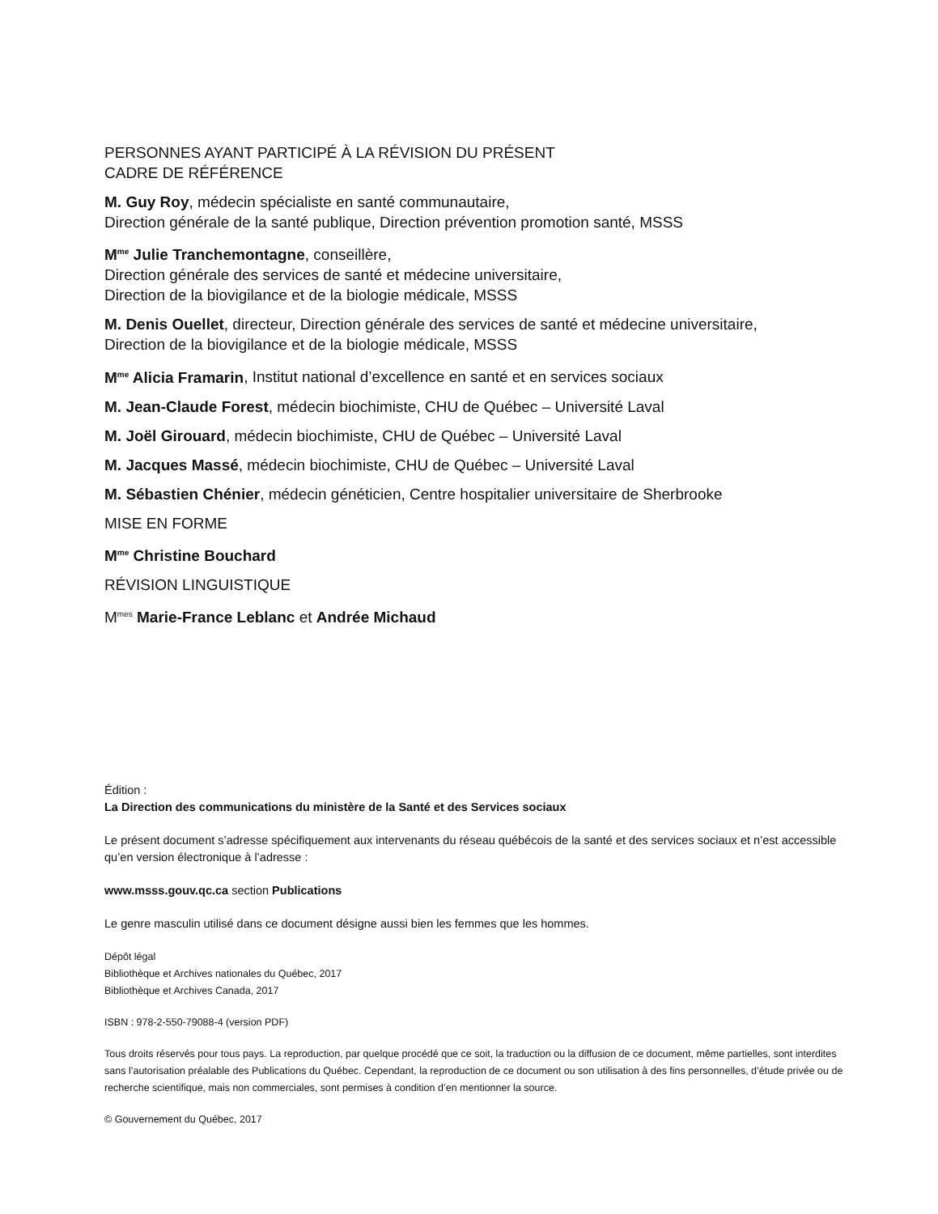PERSONNES AYANT PARTICIPÉ À LA RÉVISION DU PRÉSENT
CADRE DE RÉFÉRENCE
M. Guy Roy, médecin spécialiste en santé communautaire,
Direction générale de la santé publique, Direction prévention promotion santé, MSSS
M<sup>me</sup> Julie Tranchemontagne, conseillère,
Direction générale des services de santé et médecine universitaire,
Direction de la biovigilance et de la biologie médicale, MSSS
M. Denis Ouellet, directeur, Direction générale des services de santé et médecine universitaire,
Direction de la biovigilance et de la biologie médicale, MSSS
M<sup>me</sup> Alicia Framarin, Institut national d’excellence en santé et en services sociaux
M. Jean-Claude Forest, médecin biochimiste, CHU de Québec – Université Laval
M. Joël Girouard, médecin biochimiste, CHU de Québec – Université Laval
M. Jacques Massé, médecin biochimiste, CHU de Québec – Université Laval
M. Sébastien Chénier, médecin généticien, Centre hospitalier universitaire de Sherbrooke
MISE EN FORME
M<sup>me</sup> Christine Bouchard
RÉVISION LINGUISTIQUE
M<sup>mes</sup> Marie-France Leblanc et Andrée Michaud
Édition :
La Direction des communications du ministère de la Santé et des Services sociaux
Le présent document s’adresse spécifiquement aux intervenants du réseau québécois de la santé et des services sociaux et n’est accessible qu’en version électronique à l’adresse :
www.msss.gouv.qc.ca section Publications
Le genre masculin utilisé dans ce document désigne aussi bien les femmes que les hommes.
Dépôt légal
Bibliothèque et Archives nationales du Québec, 2017
Bibliothèque et Archives Canada, 2017
ISBN : 978-2-550-79088-4 (version PDF)
Tous droits réservés pour tous pays. La reproduction, par quelque procédé que ce soit, la traduction ou la diffusion de ce document, même partielles, sont interdites sans l’autorisation préalable des Publications du Québec. Cependant, la reproduction de ce document ou son utilisation à des fins personnelles, d’étude privée ou de recherche scientifique, mais non commerciales, sont permises à condition d’en mentionner la source.
© Gouvernement du Québec, 2017